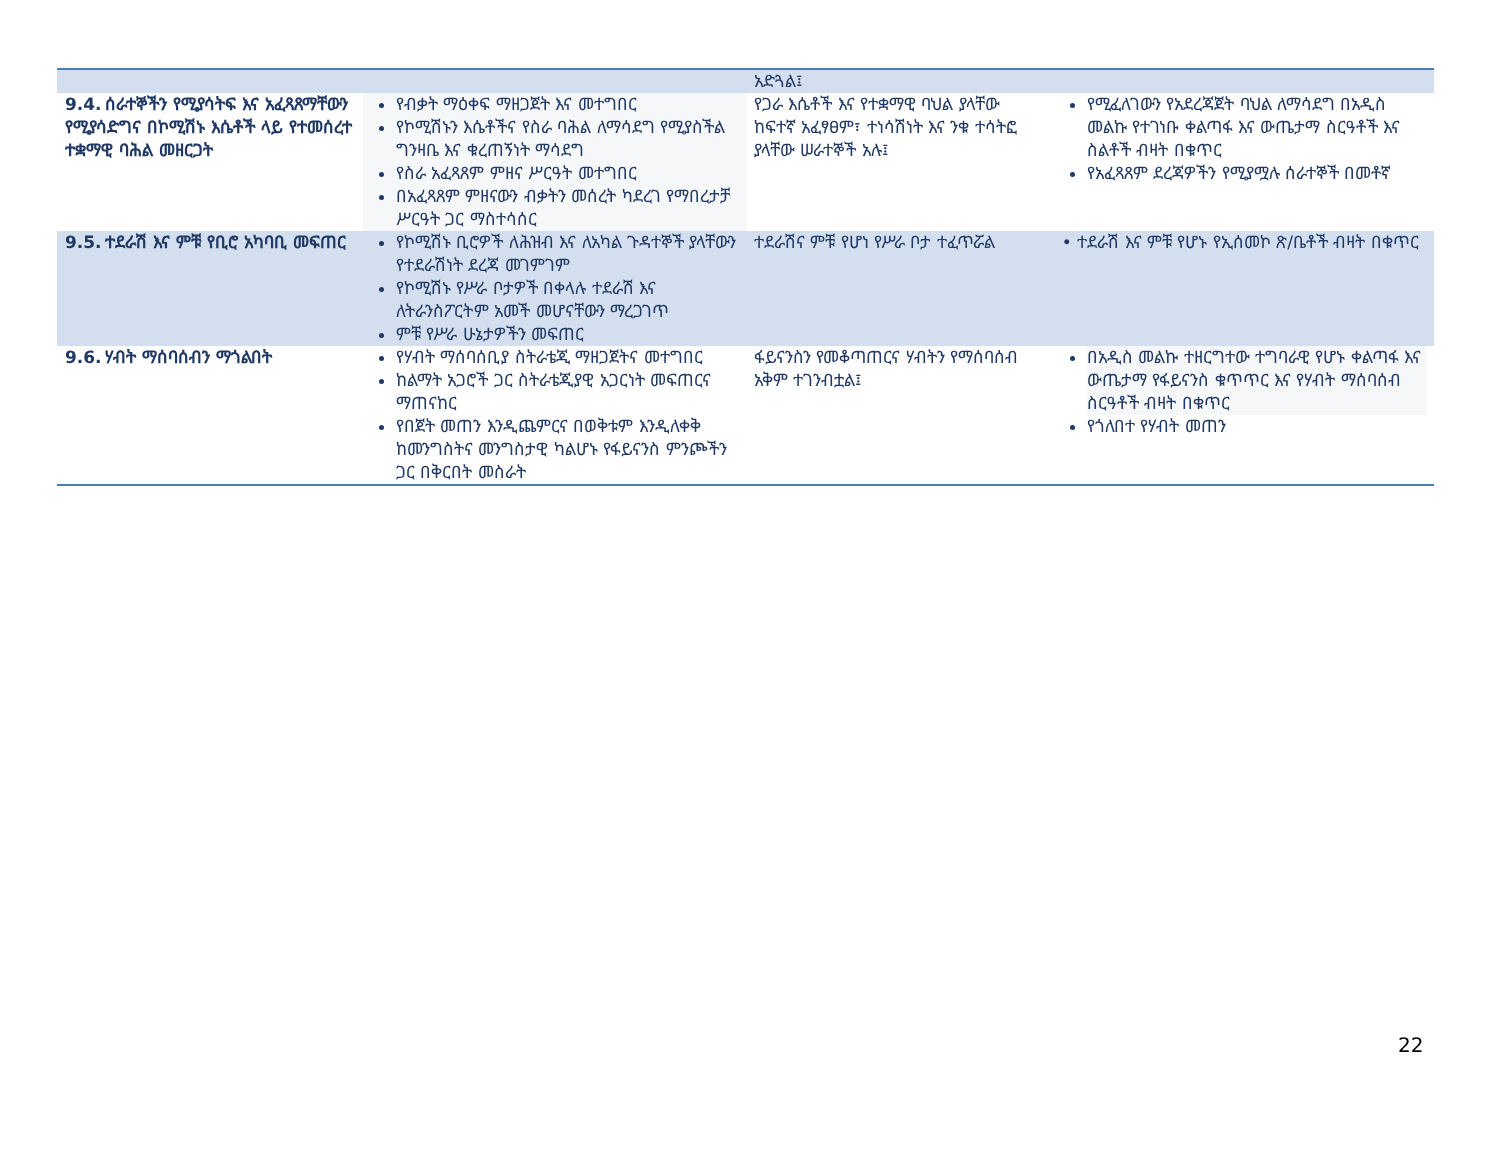| | | አድጓል፤ | |
| 9.4. ሰራተኞችን የሚያሳትፍ እና አፈጻጸማቸውን የሚያሳድግና በኮሚሽኑ እሴቶች ላይ የተመሰረተ ተቋማዊ ባሕል መዘርጋት | የብቃት ማዕቀፍ ማዘጋጀት እና መተግበር የኮሚሽኑን እሴቶችና የስራ ባሕል ለማሳደግ የሚያስችል ግንዛቤ እና ቁረጠኝነት ማሳደግ የስራ አፈጻጸም ምዘና ሥርዓት መተግበር በአፈጻጸም ምዘናውን ብቃትን መሰረት ካደረገ የማበረታቻ ሥርዓት ጋር ማስተሳሰር | የጋራ እሴቶች እና የተቋማዊ ባህል ያላቸው ከፍተኛ አፈፃፀም፣ ተነሳሽነት እና ንቁ ተሳትፎ ያላቸው ሠራተኞች አሉ፤ | የሚፈለገውን የአደረጃጀት ባህል ለማሳደግ በአዲስ መልኩ የተገነቡ ቀልጣፋ እና ውጤታማ ስርዓቶች እና ስልቶች ብዛት በቁጥር የአፈጻጸም ደረጃዎችን የሚያሟሉ ሰራተኞች በመቶኛ |
| 9.5. ተደራሽ እና ምቹ የቢሮ አካባቢ መፍጠር | የኮሚሽኑ ቢሮዎች ለሕዝብ እና ለአካል ጉዳተኞች ያላቸውን የተደራሽነት ደረጃ መገምገም የኮሚሽኑ የሥራ ቦታዎች በቀላሉ ተደራሽ እና ለትራንስፖርትም አመች መሆናቸውን ማረጋገጥ ምቹ የሥራ ሁኔታዎችን መፍጠር | ተደራሽና ምቹ የሆነ የሥራ ቦታ ተፈጥሯል | • ተደራሽ እና ምቹ የሆኑ የኢሰመኮ ጽ/ቤቶች ብዛት በቁጥር |
| 9.6. ሃብት ማሰባሰብን ማጎልበት | የሃብት ማሰባሰቢያ ስትራቴጂ ማዘጋጀትና መተግበር ከልማት አጋሮች ጋር ስትራቴጂያዊ አጋርነት መፍጠርና ማጠናከር የበጀት መጠን እንዲጨምርና በወቅቱም እንዲለቀቅ ከመንግስትና መንግስታዊ ካልሆኑ የፋይናንስ ምንጮችን ጋር በቅርበት መስራት | ፋይናንስን የመቆጣጠርና ሃብትን የማሰባሰብ አቅም ተገንብቷል፤ | በአዲስ መልኩ ተዘርግተው ተግባራዊ የሆኑ ቀልጣፋ እና ውጤታማ የፋይናንስ ቁጥጥር እና የሃብት ማሰባሰብ ስርዓቶች ብዛት በቁጥር የጎለበተ የሃብት መጠን |
22